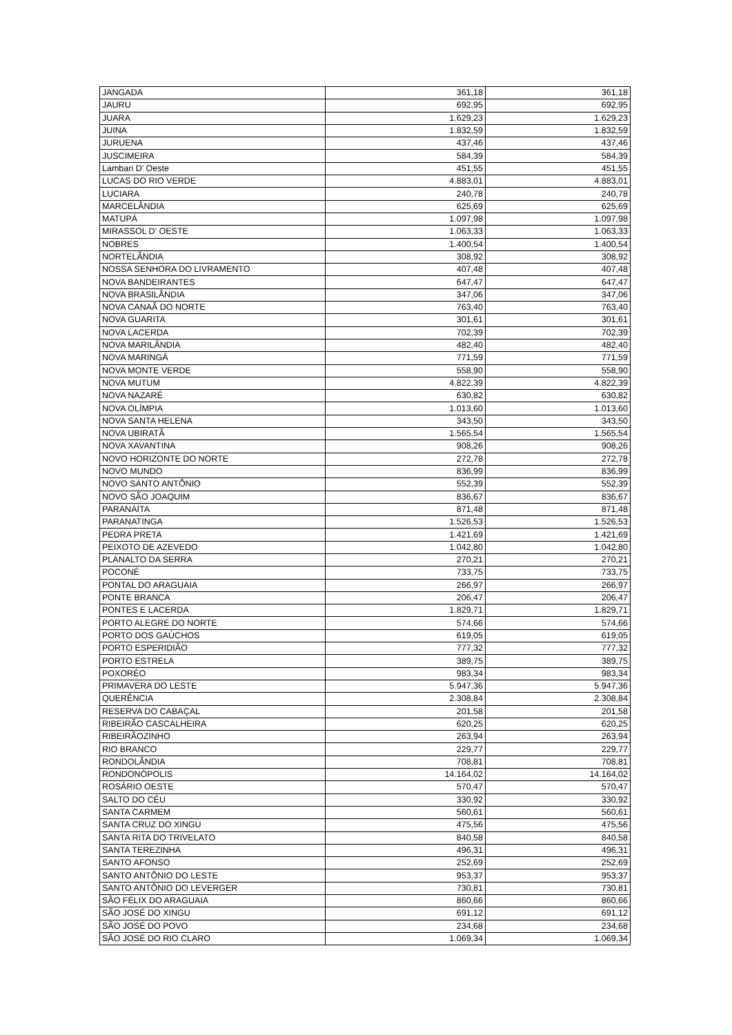| JANGADA | 361,18 | 361,18 |
| JAURU | 692,95 | 692,95 |
| JUARA | 1.629,23 | 1.629,23 |
| JUINA | 1.832,59 | 1.832,59 |
| JURUENA | 437,46 | 437,46 |
| JUSCIMEIRA | 584,39 | 584,39 |
| Lambari D' Oeste | 451,55 | 451,55 |
| LUCAS DO RIO VERDE | 4.883,01 | 4.883,01 |
| LUCIARA | 240,78 | 240,78 |
| MARCELÂNDIA | 625,69 | 625,69 |
| MATUPÁ | 1.097,98 | 1.097,98 |
| MIRASSOL D' OESTE | 1.063,33 | 1.063,33 |
| NOBRES | 1.400,54 | 1.400,54 |
| NORTELÂNDIA | 308,92 | 308,92 |
| NOSSA SENHORA DO LIVRAMENTO | 407,48 | 407,48 |
| NOVA BANDEIRANTES | 647,47 | 647,47 |
| NOVA BRASILÂNDIA | 347,06 | 347,06 |
| NOVA CANAÃ DO NORTE | 763,40 | 763,40 |
| NOVA GUARITA | 301,61 | 301,61 |
| NOVA LACERDA | 702,39 | 702,39 |
| NOVA MARILÂNDIA | 482,40 | 482,40 |
| NOVA MARINGÁ | 771,59 | 771,59 |
| NOVA MONTE VERDE | 558,90 | 558,90 |
| NOVA MUTUM | 4.822,39 | 4.822,39 |
| NOVA NAZARÉ | 630,82 | 630,82 |
| NOVA OLÍMPIA | 1.013,60 | 1.013,60 |
| NOVA SANTA HELENA | 343,50 | 343,50 |
| NOVA UBIRATÃ | 1.565,54 | 1.565,54 |
| NOVA XAVANTINA | 908,26 | 908,26 |
| NOVO HORIZONTE DO NORTE | 272,78 | 272,78 |
| NOVO MUNDO | 836,99 | 836,99 |
| NOVO SANTO ANTÔNIO | 552,39 | 552,39 |
| NOVO SÃO JOAQUIM | 836,67 | 836,67 |
| PARANAÍTA | 871,48 | 871,48 |
| PARANATINGA | 1.526,53 | 1.526,53 |
| PEDRA PRETA | 1.421,69 | 1.421,69 |
| PEIXOTO DE AZEVEDO | 1.042,80 | 1.042,80 |
| PLANALTO DA SERRA | 270,21 | 270,21 |
| POCONÉ | 733,75 | 733,75 |
| PONTAL DO ARAGUAIA | 266,97 | 266,97 |
| PONTE BRANCA | 206,47 | 206,47 |
| PONTES E LACERDA | 1.829,71 | 1.829,71 |
| PORTO ALEGRE DO NORTE | 574,66 | 574,66 |
| PORTO DOS GAÚCHOS | 619,05 | 619,05 |
| PORTO ESPERIDIÃO | 777,32 | 777,32 |
| PORTO ESTRELA | 389,75 | 389,75 |
| POXORÉO | 983,34 | 983,34 |
| PRIMAVERA DO LESTE | 5.947,36 | 5.947,36 |
| QUERÊNCIA | 2.308,84 | 2.308,84 |
| RESERVA DO CABAÇAL | 201,58 | 201,58 |
| RIBEIRÃO CASCALHEIRA | 620,25 | 620,25 |
| RIBEIRÃOZINHO | 263,94 | 263,94 |
| RIO BRANCO | 229,77 | 229,77 |
| RONDOLÂNDIA | 708,81 | 708,81 |
| RONDONÓPOLIS | 14.164,02 | 14.164,02 |
| ROSÁRIO OESTE | 570,47 | 570,47 |
| SALTO DO CÉU | 330,92 | 330,92 |
| SANTA CARMEM | 560,61 | 560,61 |
| SANTA CRUZ DO XINGU | 475,56 | 475,56 |
| SANTA RITA DO TRIVELATO | 840,58 | 840,58 |
| SANTA TEREZINHA | 496,31 | 496,31 |
| SANTO AFONSO | 252,69 | 252,69 |
| SANTO ANTÔNIO DO LESTE | 953,37 | 953,37 |
| SANTO ANTÔNIO DO LEVERGER | 730,81 | 730,81 |
| SÃO FÉLIX DO ARAGUAIA | 860,66 | 860,66 |
| SÃO JOSÉ DO XINGU | 691,12 | 691,12 |
| SÃO JOSÉ DO POVO | 234,68 | 234,68 |
| SÃO JOSÉ DO RIO CLARO | 1.069,34 | 1.069,34 |